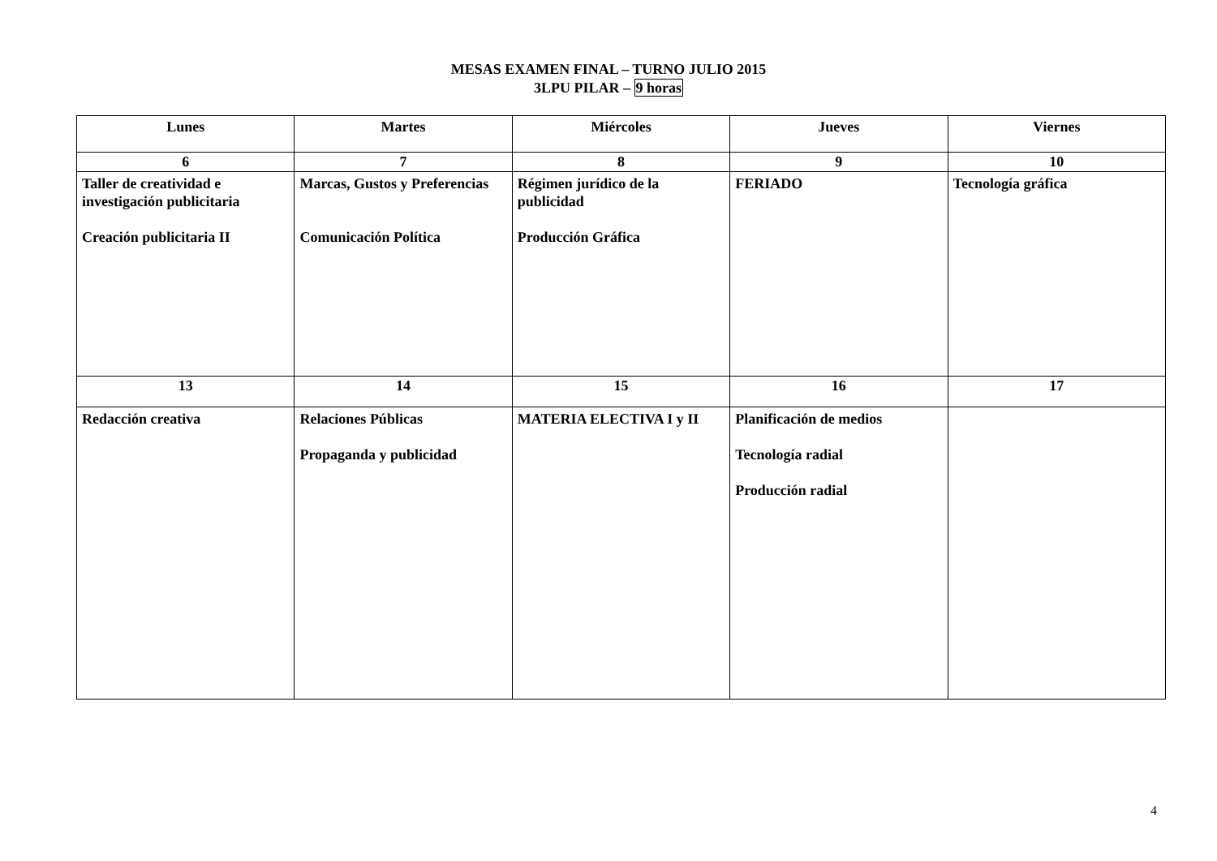MESAS EXAMEN FINAL – TURNO JULIO 2015
3LPU PILAR – 9 horas
| Lunes | Martes | Miércoles | Jueves | Viernes |
| --- | --- | --- | --- | --- |
| 6 | 7 | 8 | 9 | 10 |
| Taller de creatividad e investigación publicitaria Creación publicitaria II | Marcas, Gustos y Preferencias Comunicación Política | Régimen jurídico de la publicidad Producción Gráfica | FERIADO | Tecnología gráfica |
| 13 | 14 | 15 | 16 | 17 |
| Redacción creativa | Relaciones Públicas Propaganda y publicidad | MATERIA ELECTIVA I y II | Planificación de medios Tecnología radial Producción radial | |
4